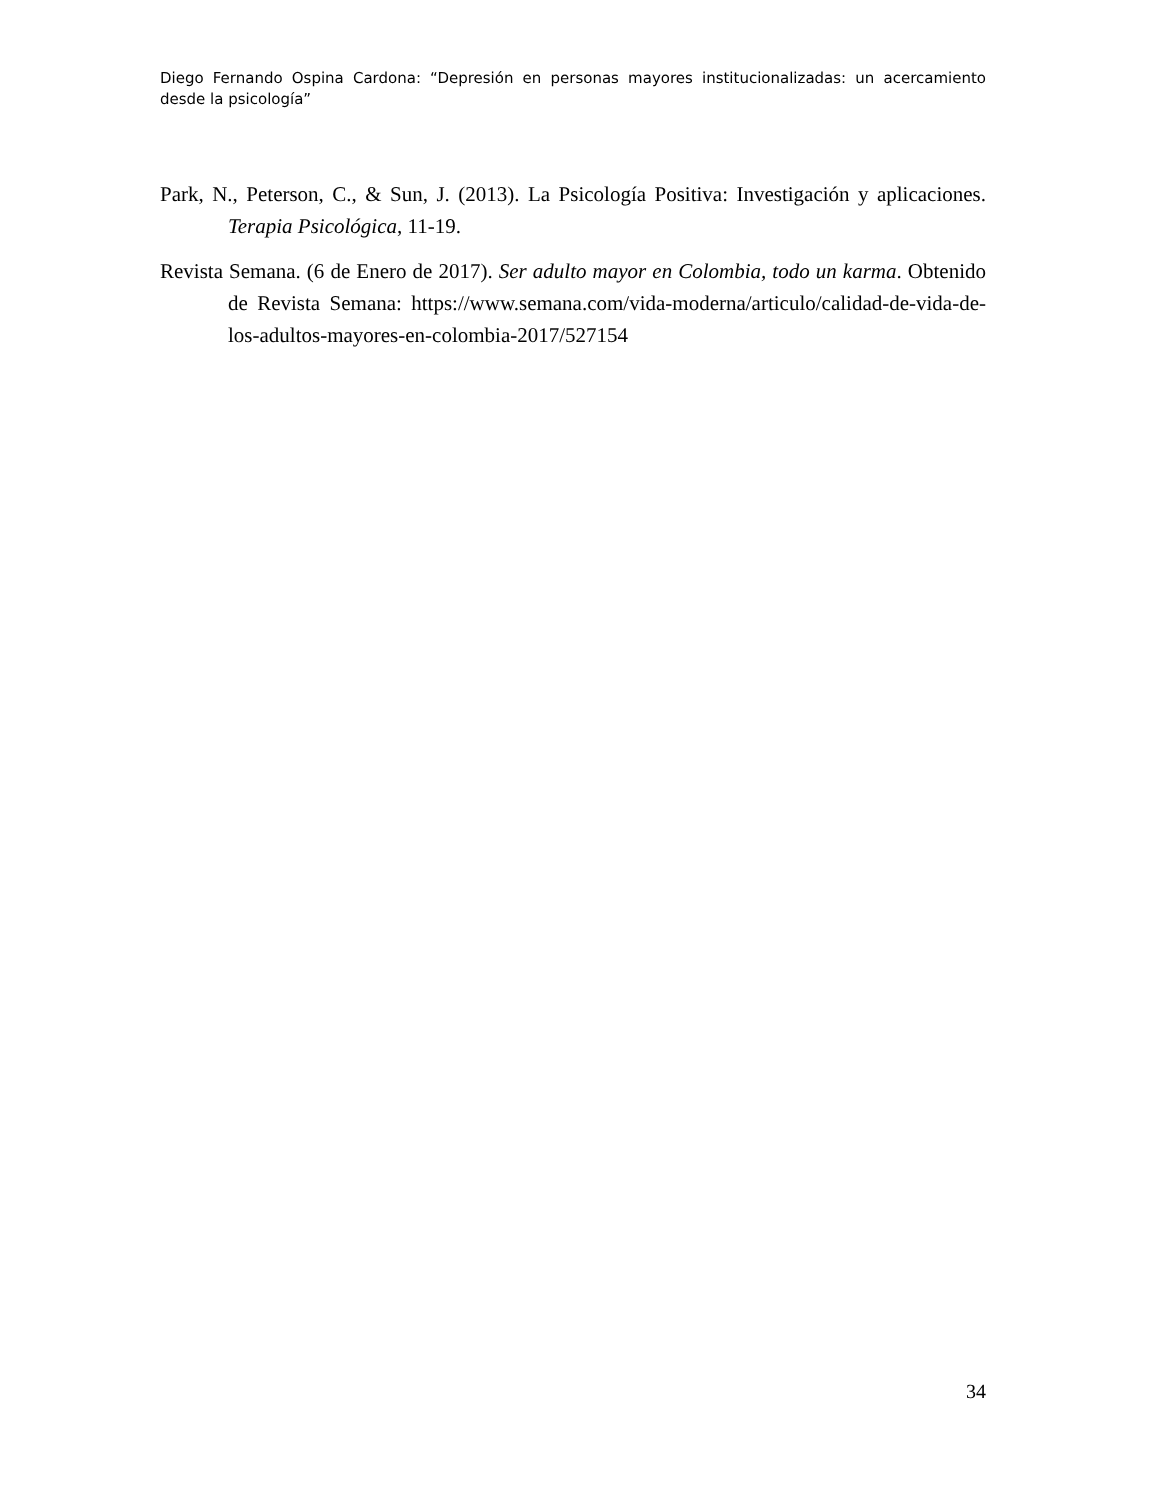Diego Fernando Ospina Cardona: “Depresión en personas mayores institucionalizadas: un acercamiento desde la psicología”
Park, N., Peterson, C., & Sun, J. (2013). La Psicología Positiva: Investigación y aplicaciones. Terapia Psicológica, 11-19.
Revista Semana. (6 de Enero de 2017). Ser adulto mayor en Colombia, todo un karma. Obtenido de Revista Semana: https://www.semana.com/vida-moderna/articulo/calidad-de-vida-de-los-adultos-mayores-en-colombia-2017/527154
34